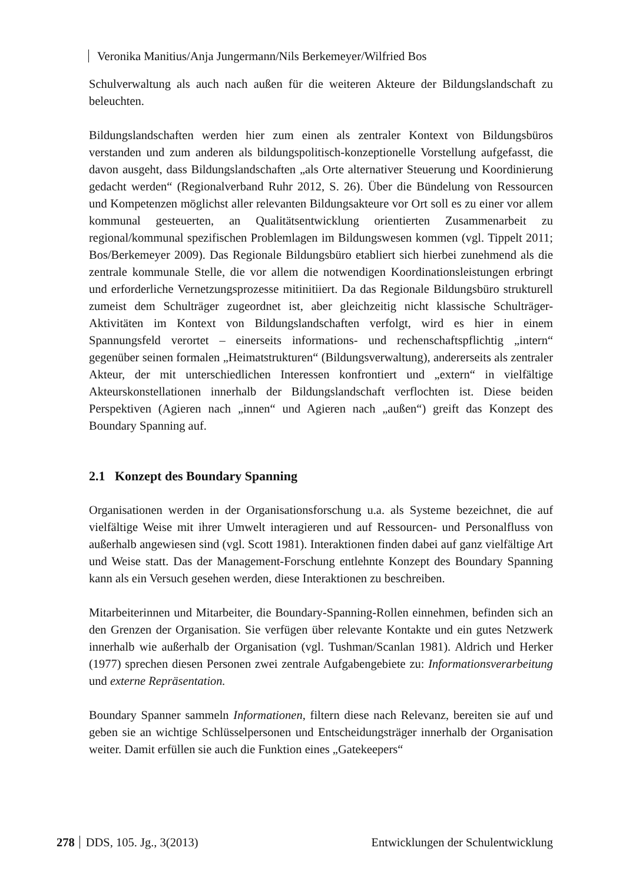Veronika Manitius/Anja Jungermann/Nils Berkemeyer/Wilfried Bos
Schulverwaltung als auch nach außen für die weiteren Akteure der Bildungslandschaft zu beleuchten.
Bildungslandschaften werden hier zum einen als zentraler Kontext von Bildungsbüros verstanden und zum anderen als bildungspolitisch-konzeptionelle Vorstellung aufgefasst, die davon ausgeht, dass Bildungslandschaften „als Orte alternativer Steuerung und Koordinierung gedacht werden“ (Regionalverband Ruhr 2012, S. 26). Über die Bündelung von Ressourcen und Kompetenzen möglichst aller relevanten Bildungsakteure vor Ort soll es zu einer vor allem kommunal gesteuerten, an Qualitätsentwicklung orientierten Zusammenarbeit zu regional/kommunal spezifischen Problemlagen im Bildungswesen kommen (vgl. Tippelt 2011; Bos/Berkemeyer 2009). Das Regionale Bildungsbüro etabliert sich hierbei zunehmend als die zentrale kommunale Stelle, die vor allem die notwendigen Koordinationsleistungen erbringt und erforderliche Vernetzungsprozesse mitinitiiert. Da das Regionale Bildungsbüro strukturell zumeist dem Schulträger zugeordnet ist, aber gleichzeitig nicht klassische Schulträger-Aktivitäten im Kontext von Bildungslandschaften verfolgt, wird es hier in einem Spannungsfeld verortet – einerseits informations- und rechenschaftspflichtig „intern“ gegenüber seinen formalen „Heimatstrukturen“ (Bildungsverwaltung), andererseits als zentraler Akteur, der mit unterschiedlichen Interessen konfrontiert und „extern“ in vielfältige Akteurskonstellationen innerhalb der Bildungslandschaft verflochten ist. Diese beiden Perspektiven (Agieren nach „innen“ und Agieren nach „außen“) greift das Konzept des Boundary Spanning auf.
2.1 Konzept des Boundary Spanning
Organisationen werden in der Organisationsforschung u.a. als Systeme bezeichnet, die auf vielfältige Weise mit ihrer Umwelt interagieren und auf Ressourcen- und Personalfluss von außerhalb angewiesen sind (vgl. Scott 1981). Interaktionen finden dabei auf ganz vielfältige Art und Weise statt. Das der Management-Forschung entlehnte Konzept des Boundary Spanning kann als ein Versuch gesehen werden, diese Interaktionen zu beschreiben.
Mitarbeiterinnen und Mitarbeiter, die Boundary-Spanning-Rollen einnehmen, befinden sich an den Grenzen der Organisation. Sie verfügen über relevante Kontakte und ein gutes Netzwerk innerhalb wie außerhalb der Organisation (vgl. Tushman/Scanlan 1981). Aldrich und Herker (1977) sprechen diesen Personen zwei zentrale Aufgabengebiete zu: Informationsverarbeitung und externe Repräsentation.
Boundary Spanner sammeln Informationen, filtern diese nach Relevanz, bereiten sie auf und geben sie an wichtige Schlüsselpersonen und Entscheidungsträger innerhalb der Organisation weiter. Damit erfüllen sie auch die Funktion eines „Gatekeepers“
278 DDS, 105. Jg., 3(2013) Entwicklungen der Schulentwicklung